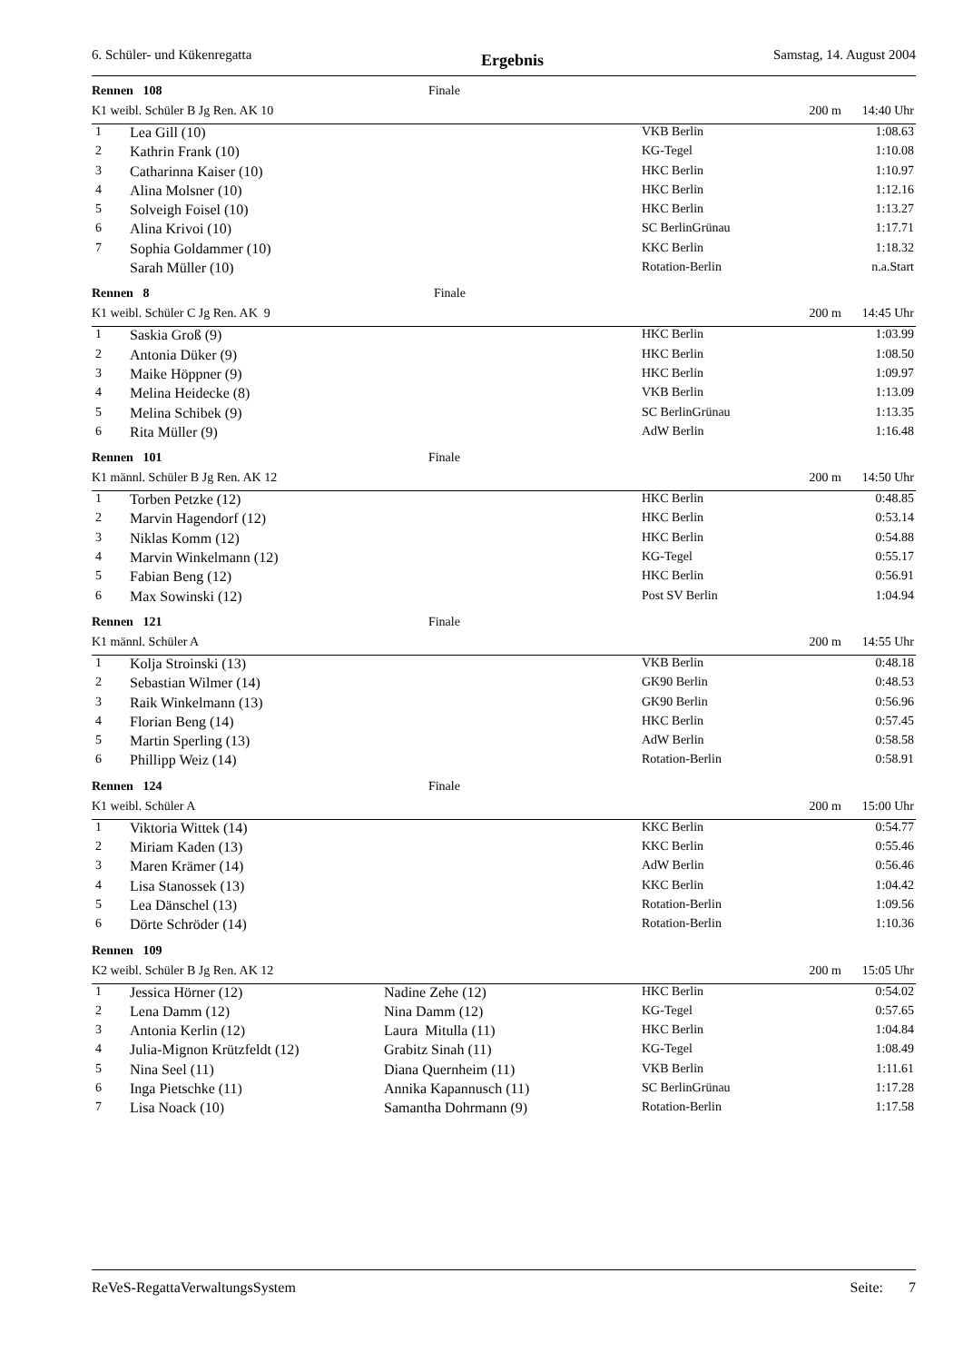6. Schüler- und Kükenregatta Ergebnis Samstag, 14. August 2004
| Rennen 108 Finale | | | | |
| K1 weibl. Schüler B Jg Ren. AK 10 | | | 200 m | 14:40 Uhr |
| 1 | Lea Gill (10) | | VKB Berlin | 1:08.63 |
| 2 | Kathrin Frank (10) | | KG-Tegel | 1:10.08 |
| 3 | Catharinna Kaiser (10) | | HKC Berlin | 1:10.97 |
| 4 | Alina Molsner (10) | | HKC Berlin | 1:12.16 |
| 5 | Solveigh Foisel (10) | | HKC Berlin | 1:13.27 |
| 6 | Alina Krivoi (10) | | SC BerlinGrünau | 1:17.71 |
| 7 | Sophia Goldammer (10) | | KKC Berlin | 1:18.32 |
| | Sarah Müller (10) | | Rotation-Berlin | n.a.Start |
| Rennen 8 Finale | | | | |
| K1 weibl. Schüler C Jg Ren. AK 9 | | | 200 m | 14:45 Uhr |
| 1 | Saskia Groß (9) | | HKC Berlin | 1:03.99 |
| 2 | Antonia Düker (9) | | HKC Berlin | 1:08.50 |
| 3 | Maike Höppner (9) | | HKC Berlin | 1:09.97 |
| 4 | Melina Heidecke (8) | | VKB Berlin | 1:13.09 |
| 5 | Melina Schibek (9) | | SC BerlinGrünau | 1:13.35 |
| 6 | Rita Müller (9) | | AdW Berlin | 1:16.48 |
| Rennen 101 Finale | | | | |
| K1 männl. Schüler B Jg Ren. AK 12 | | | 200 m | 14:50 Uhr |
| 1 | Torben Petzke (12) | | HKC Berlin | 0:48.85 |
| 2 | Marvin Hagendorf (12) | | HKC Berlin | 0:53.14 |
| 3 | Niklas Komm (12) | | HKC Berlin | 0:54.88 |
| 4 | Marvin Winkelmann (12) | | KG-Tegel | 0:55.17 |
| 5 | Fabian Beng (12) | | HKC Berlin | 0:56.91 |
| 6 | Max Sowinski (12) | | Post SV Berlin | 1:04.94 |
| Rennen 121 Finale | | | | |
| K1 männl. Schüler A | | | 200 m | 14:55 Uhr |
| 1 | Kolja Stroinski (13) | | VKB Berlin | 0:48.18 |
| 2 | Sebastian Wilmer (14) | | GK90 Berlin | 0:48.53 |
| 3 | Raik Winkelmann (13) | | GK90 Berlin | 0:56.96 |
| 4 | Florian Beng (14) | | HKC Berlin | 0:57.45 |
| 5 | Martin Sperling (13) | | AdW Berlin | 0:58.58 |
| 6 | Phillipp Weiz (14) | | Rotation-Berlin | 0:58.91 |
| Rennen 124 Finale | | | | |
| K1 weibl. Schüler A | | | 200 m | 15:00 Uhr |
| 1 | Viktoria Wittek (14) | | KKC Berlin | 0:54.77 |
| 2 | Miriam Kaden (13) | | KKC Berlin | 0:55.46 |
| 3 | Maren Krämer (14) | | AdW Berlin | 0:56.46 |
| 4 | Lisa Stanossek (13) | | KKC Berlin | 1:04.42 |
| 5 | Lea Dänschel (13) | | Rotation-Berlin | 1:09.56 |
| 6 | Dörte Schröder (14) | | Rotation-Berlin | 1:10.36 |
| Rennen 109 | | | | |
| K2 weibl. Schüler B Jg Ren. AK 12 | | | 200 m | 15:05 Uhr |
| 1 | Jessica Hörner (12) | Nadine Zehe (12) | HKC Berlin | 0:54.02 |
| 2 | Lena Damm (12) | Nina Damm (12) | KG-Tegel | 0:57.65 |
| 3 | Antonia Kerlin (12) | Laura Mitulla (11) | HKC Berlin | 1:04.84 |
| 4 | Julia-Mignon Krützfeldt (12) | Grabitz Sinah (11) | KG-Tegel | 1:08.49 |
| 5 | Nina Seel (11) | Diana Quernheim (11) | VKB Berlin | 1:11.61 |
| 6 | Inga Pietschke (11) | Annika Kapannusch (11) | SC BerlinGrünau | 1:17.28 |
| 7 | Lisa Noack (10) | Samantha Dohrmann (9) | Rotation-Berlin | 1:17.58 |
ReVeS-RegattaVerwaltungsSystem Seite: 7